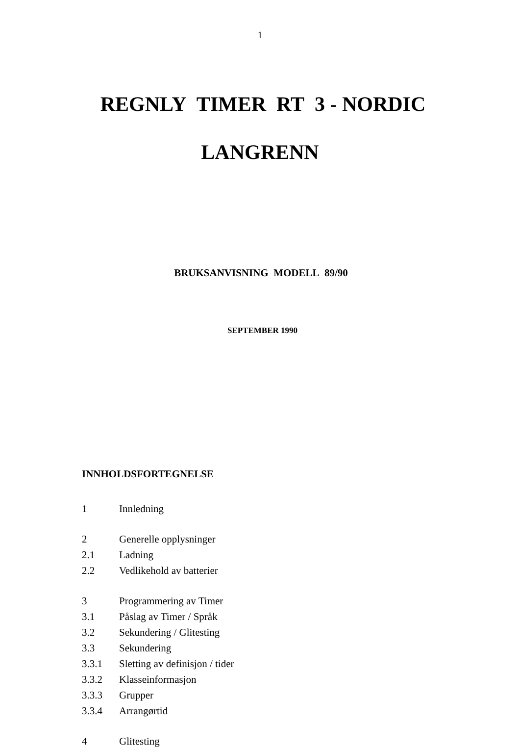1
REGNLY TIMER RT 3 - NORDIC
LANGRENN
BRUKSANVISNING MODELL 89/90
SEPTEMBER 1990
INNHOLDSFORTEGNELSE
1 Innledning
2 Generelle opplysninger
2.1 Ladning
2.2 Vedlikehold av batterier
3 Programmering av Timer
3.1 Påslag av Timer / Språk
3.2 Sekundering / Glitesting
3.3 Sekundering
3.3.1 Sletting av definisjon / tider
3.3.2 Klasseinformasjon
3.3.3 Grupper
3.3.4 Arrangørtid
4 Glitesting